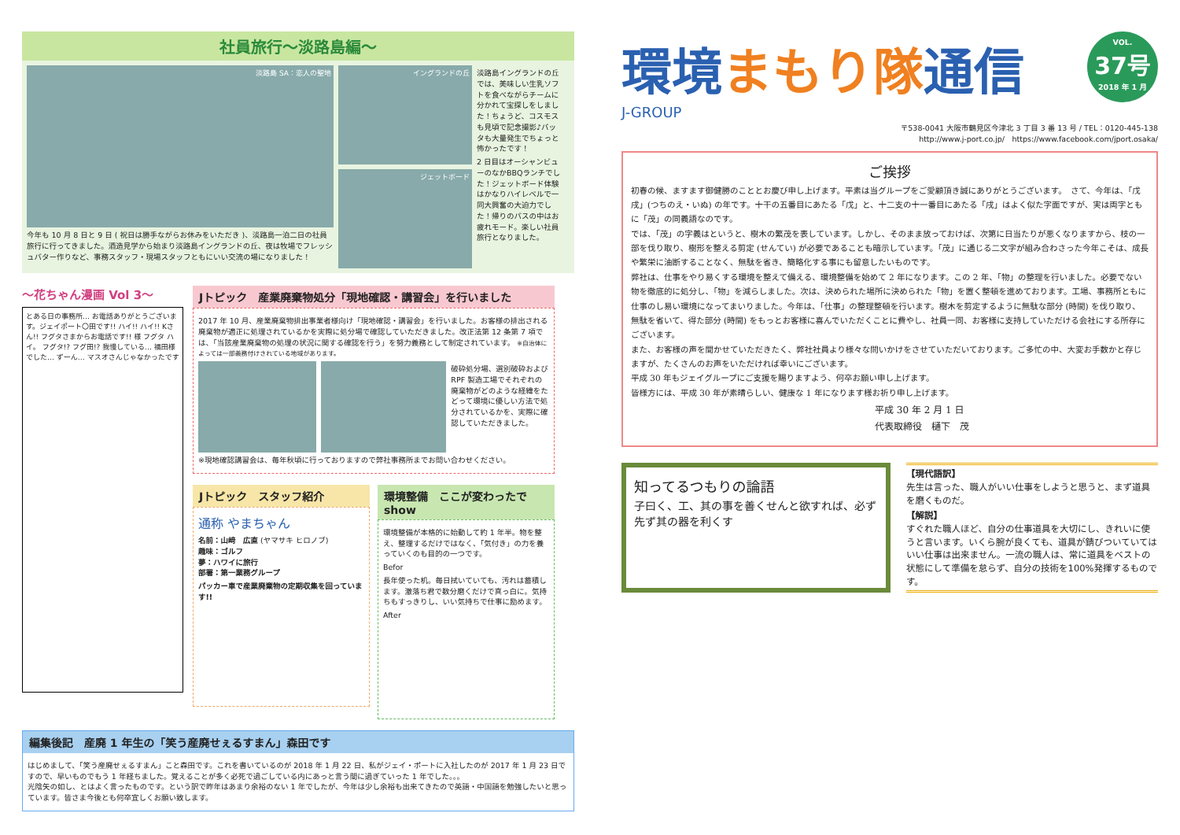社員旅行～淡路島編～
淡路島 SA：恋人の聖地
今年も 10 月 8 日と 9 日 ( 祝日は勝手ながらお休みをいただき )、淡路島一泊二日の社員旅行に行ってきました。酒造見学から始まり淡路島イングランドの丘、夜は牧場でフレッシュバター作りなど、事務スタッフ・現場スタッフともにいい交流の場になりました！
イングランドの丘
ジェットボード
淡路島イングランドの丘では、美味しい生乳ソフトを食べながらチームに分かれて宝探しをしました！ちょうど、コスモスも見頃で記念撮影♪バッタも大量発生でちょっと怖かったです！
2 日目はオーシャンビューのなかBBQランチでした！ジェットボード体験はかなりハイレベルで一同大興奮の大迫力でした！帰りのバスの中はお疲れモード。楽しい社員旅行となりました。
～花ちゃん漫画 Vol 3～
とある日の事務所… お電話ありがとうございます。ジェイポート〇田です!! ハイ!! ハイ!! Kさん!! フグタさまからお電話です!! 様 フグタ ハイ。 フグタ!? フグ田!? 我慢している… 福田様でした… ずーん… マスオさんじゃなかったです
Jトピック　産業廃棄物処分「現地確認・講習会」を行いました
2017 年 10 月、産業廃棄物排出事業者様向け「現地確認・講習会」を行いました。お客様の排出される廃棄物が適正に処理されているかを実際に処分場で確認していただきました。改正法第 12 条第 7 項では、「当該産業廃棄物の処理の状況に関する確認を行う」を努力義務として制定されています。 ※自治体によっては一部義務付けされている地域があります。
破砕処分場、選別破砕および RPF 製造工場でそれぞれの廃棄物がどのような経緯をたどって環境に優しい方法で処分されているかを、実際に確認していただきました。
※現地確認講習会は、毎年秋頃に行っておりますので弊社事務所までお問い合わせください。
Jトピック　スタッフ紹介
通称 やまちゃん
名前：山﨑　広直 (ヤマサキ ヒロノブ)
趣味：ゴルフ
夢：ハワイに旅行
部署：第一業務グループ
パッカー車で産業廃棄物の定期収集を回っています!!
環境整備　ここが変わったでshow
環境整備が本格的に始動して約 1 年半。物を整え、整理するだけではなく、「気付き」の力を養っていくのも目的の一つです。
Befor
長年使った机。毎日拭いていても、汚れは蓄積します。激落ち君で数分磨くだけで真っ白に。気持ちもすっきりし、いい気持ちで仕事に励めます。
After
編集後記　産廃 1 年生の「笑う産廃せぇるすまん」森田です
はじめまして、「笑う産廃せぇるすまん」こと森田です。これを書いているのが 2018 年 1 月 22 日、私がジェイ・ポートに入社したのが 2017 年 1 月 23 日ですので、早いものでもう 1 年経ちました。覚えることが多く必死で過ごしている内にあっと言う間に過ぎていった 1 年でした。。。
光陰矢の如し、とはよく言ったものです。という訳で昨年はあまり余裕のない 1 年でしたが、今年は少し余裕も出来てきたので英語・中国語を勉強したいと思っています。皆さま今後とも何卒宜しくお願い致します。
環境まもり隊通信
VOL.
37号
2018 年 1 月
J-GROUP
〒538-0041 大阪市鶴見区今津北 3 丁目 3 番 13 号 / TEL：0120-445-138
http://www.j-port.co.jp/　https://www.facebook.com/jport.osaka/
ご挨拶
初春の候、ますます御健勝のこととお慶び申し上げます。平素は当グループをご愛顧頂き誠にありがとうございます。　さて、今年は、「戊戌」(つちのえ・いぬ) の年です。十干の五番目にあたる「戊」と、十二支の十一番目にあたる「戌」はよく似た字面ですが、実は両字ともに「茂」の同義語なのです。
では、「茂」の字義はというと、樹木の繁茂を表しています。しかし、そのまま放っておけば、次第に日当たりが悪くなりますから、枝の一部を伐り取り、樹形を整える剪定 (せんてい) が必要であることも暗示しています。「茂」に通じる二文字が組み合わさった今年こそは、成長や繁栄に油断することなく、無駄を省き、簡略化する事にも留意したいものです。
弊社は、仕事をやり易くする環境を整えて備える、環境整備を始めて 2 年になります。この 2 年、「物」の整理を行いました。必要でない物を徹底的に処分し、「物」を減らしました。次は、決められた場所に決められた「物」を置く整頓を進めております。工場、事務所ともに仕事のし易い環境になってまいりました。今年は、「仕事」の整理整頓を行います。樹木を剪定するように無駄な部分 (時間) を伐り取り、無駄を省いて、得た部分 (時間) をもっとお客様に喜んでいただくことに費やし、社員一同、お客様に支持していただける会社にする所存にございます。
また、お客様の声を聞かせていただきたく、弊社社員より様々な問いかけをさせていただいております。ご多忙の中、大変お手数かと存じますが、たくさんのお声をいただければ幸いにございます。
平成 30 年もジェイグループにご支援を賜りますよう、何卒お願い申し上げます。
皆様方には、平成 30 年が素晴らしい、健康な 1 年になります様お祈り申し上げます。
平成 30 年 2 月 1 日
代表取締役　樋下　茂
知ってるつもりの論語
子曰く、工、其の事を善くせんと欲すれば、必ず先ず其の器を利くす
【現代語訳】
先生は言った、職人がいい仕事をしようと思うと、まず道具を磨くものだ。
【解説】
すぐれた職人ほど、自分の仕事道具を大切にし、きれいに使うと言います。いくら腕が良くても、道具が錆びついていてはいい仕事は出来ません。一流の職人は、常に道具をベストの状態にして準備を怠らず、自分の技術を100%発揮するものです。